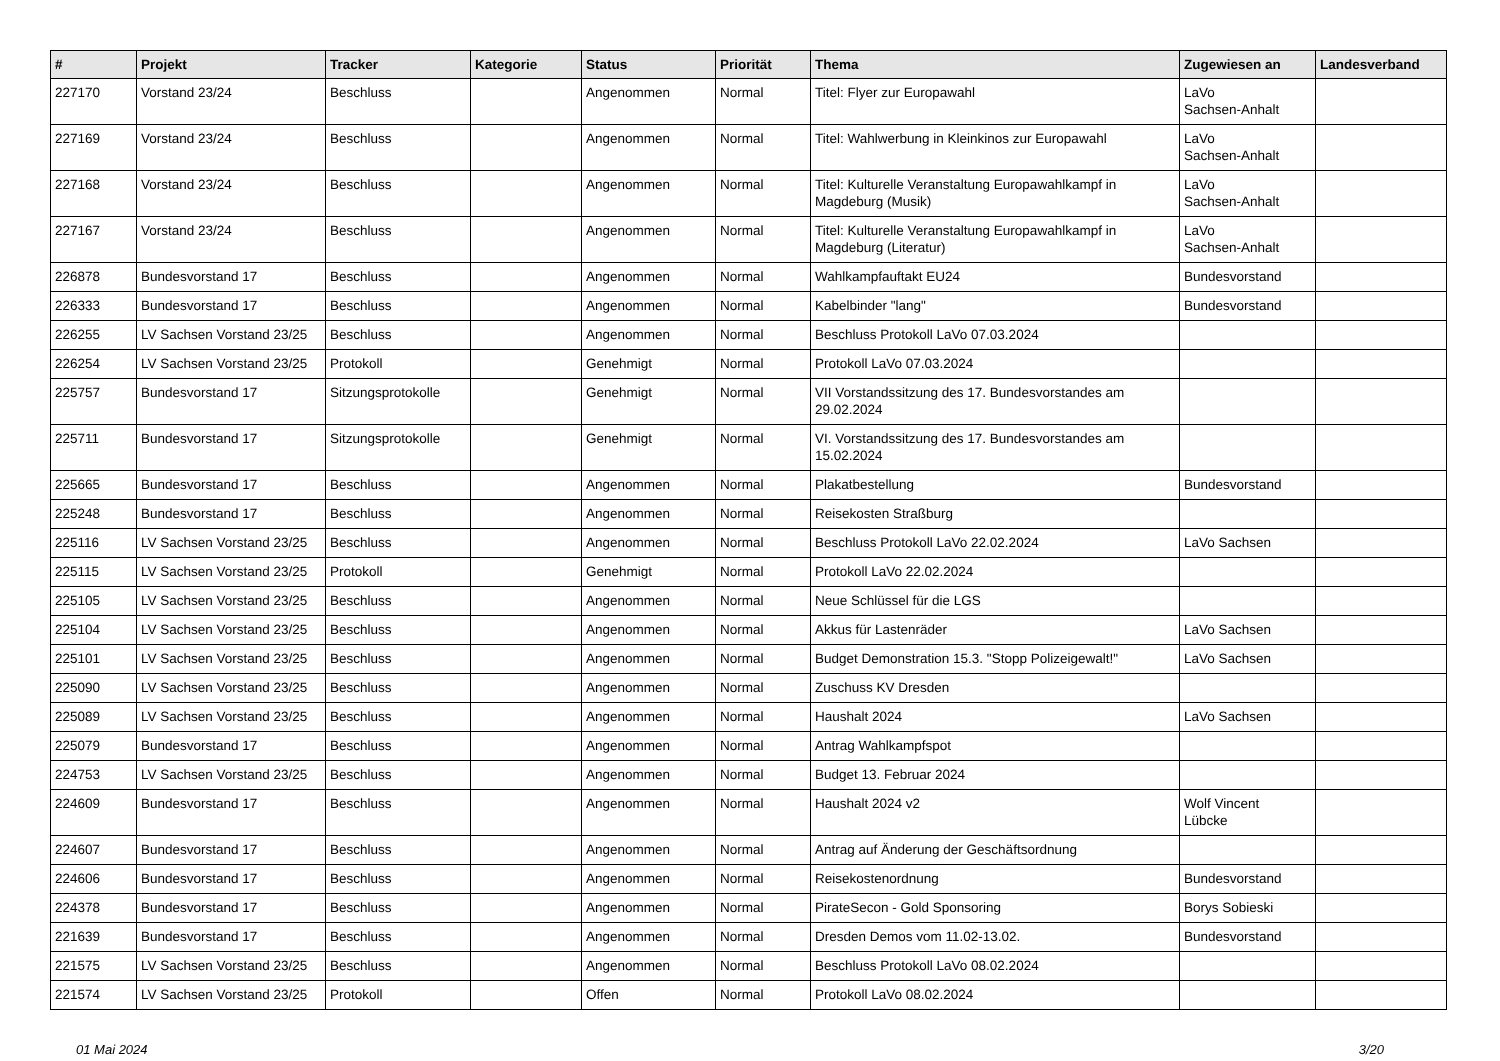| # | Projekt | Tracker | Kategorie | Status | Priorität | Thema | Zugewiesen an | Landesverband |
| --- | --- | --- | --- | --- | --- | --- | --- | --- |
| 227170 | Vorstand 23/24 | Beschluss | | Angenommen | Normal | Titel: Flyer zur Europawahl | LaVo Sachsen-Anhalt | |
| 227169 | Vorstand 23/24 | Beschluss | | Angenommen | Normal | Titel: Wahlwerbung in Kleinkinos zur Europawahl | LaVo Sachsen-Anhalt | |
| 227168 | Vorstand 23/24 | Beschluss | | Angenommen | Normal | Titel: Kulturelle Veranstaltung Europawahlkampf in Magdeburg (Musik) | LaVo Sachsen-Anhalt | |
| 227167 | Vorstand 23/24 | Beschluss | | Angenommen | Normal | Titel: Kulturelle Veranstaltung Europawahlkampf in Magdeburg (Literatur) | LaVo Sachsen-Anhalt | |
| 226878 | Bundesvorstand 17 | Beschluss | | Angenommen | Normal | Wahlkampfauftakt EU24 | Bundesvorstand | |
| 226333 | Bundesvorstand 17 | Beschluss | | Angenommen | Normal | Kabelbinder "lang" | Bundesvorstand | |
| 226255 | LV Sachsen Vorstand 23/25 | Beschluss | | Angenommen | Normal | Beschluss Protokoll LaVo 07.03.2024 | | |
| 226254 | LV Sachsen Vorstand 23/25 | Protokoll | | Genehmigt | Normal | Protokoll LaVo 07.03.2024 | | |
| 225757 | Bundesvorstand 17 | Sitzungsprotokolle | | Genehmigt | Normal | VII Vorstandssitzung des 17. Bundesvorstandes am 29.02.2024 | | |
| 225711 | Bundesvorstand 17 | Sitzungsprotokolle | | Genehmigt | Normal | VI. Vorstandssitzung des 17. Bundesvorstandes am 15.02.2024 | | |
| 225665 | Bundesvorstand 17 | Beschluss | | Angenommen | Normal | Plakatbestellung | Bundesvorstand | |
| 225248 | Bundesvorstand 17 | Beschluss | | Angenommen | Normal | Reisekosten Straßburg | | |
| 225116 | LV Sachsen Vorstand 23/25 | Beschluss | | Angenommen | Normal | Beschluss Protokoll LaVo 22.02.2024 | LaVo Sachsen | |
| 225115 | LV Sachsen Vorstand 23/25 | Protokoll | | Genehmigt | Normal | Protokoll LaVo 22.02.2024 | | |
| 225105 | LV Sachsen Vorstand 23/25 | Beschluss | | Angenommen | Normal | Neue Schlüssel für die LGS | | |
| 225104 | LV Sachsen Vorstand 23/25 | Beschluss | | Angenommen | Normal | Akkus für Lastenräder | LaVo Sachsen | |
| 225101 | LV Sachsen Vorstand 23/25 | Beschluss | | Angenommen | Normal | Budget Demonstration 15.3. "Stopp Polizeigewalt!" | LaVo Sachsen | |
| 225090 | LV Sachsen Vorstand 23/25 | Beschluss | | Angenommen | Normal | Zuschuss KV Dresden | | |
| 225089 | LV Sachsen Vorstand 23/25 | Beschluss | | Angenommen | Normal | Haushalt 2024 | LaVo Sachsen | |
| 225079 | Bundesvorstand 17 | Beschluss | | Angenommen | Normal | Antrag Wahlkampfspot | | |
| 224753 | LV Sachsen Vorstand 23/25 | Beschluss | | Angenommen | Normal | Budget 13. Februar 2024 | | |
| 224609 | Bundesvorstand 17 | Beschluss | | Angenommen | Normal | Haushalt 2024 v2 | Wolf Vincent Lübcke | |
| 224607 | Bundesvorstand 17 | Beschluss | | Angenommen | Normal | Antrag auf Änderung der Geschäftsordnung | | |
| 224606 | Bundesvorstand 17 | Beschluss | | Angenommen | Normal | Reisekostenordnung | Bundesvorstand | |
| 224378 | Bundesvorstand 17 | Beschluss | | Angenommen | Normal | PirateSecon - Gold Sponsoring | Borys Sobieski | |
| 221639 | Bundesvorstand 17 | Beschluss | | Angenommen | Normal | Dresden Demos vom 11.02-13.02. | Bundesvorstand | |
| 221575 | LV Sachsen Vorstand 23/25 | Beschluss | | Angenommen | Normal | Beschluss Protokoll LaVo 08.02.2024 | | |
| 221574 | LV Sachsen Vorstand 23/25 | Protokoll | | Offen | Normal | Protokoll LaVo 08.02.2024 | | |
01 Mai 2024 3/20